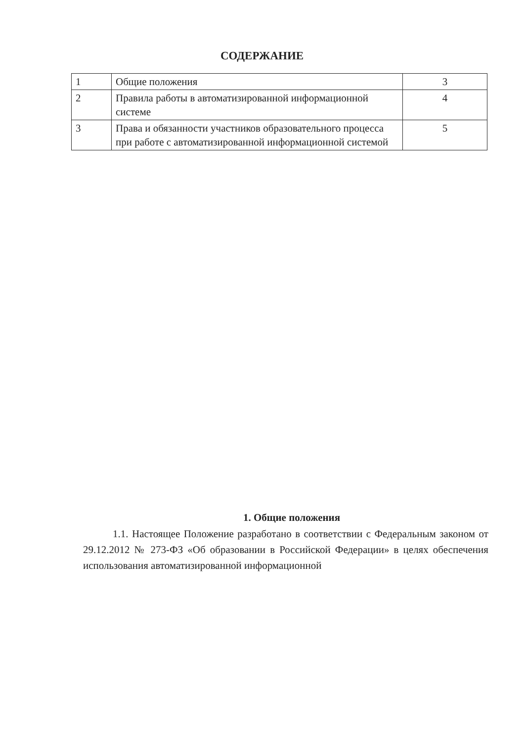СОДЕРЖАНИЕ
| 1 | Общие положения | 3 |
| 2 | Правила работы в автоматизированной информационной системе | 4 |
| 3 | Права и обязанности участников образовательного процесса при работе с автоматизированной информационной системой | 5 |
1. Общие положения
1.1. Настоящее Положение разработано в соответствии с Федеральным законом от 29.12.2012 № 273-ФЗ «Об образовании в Российской Федерации» в целях обеспечения использования автоматизированной информационной